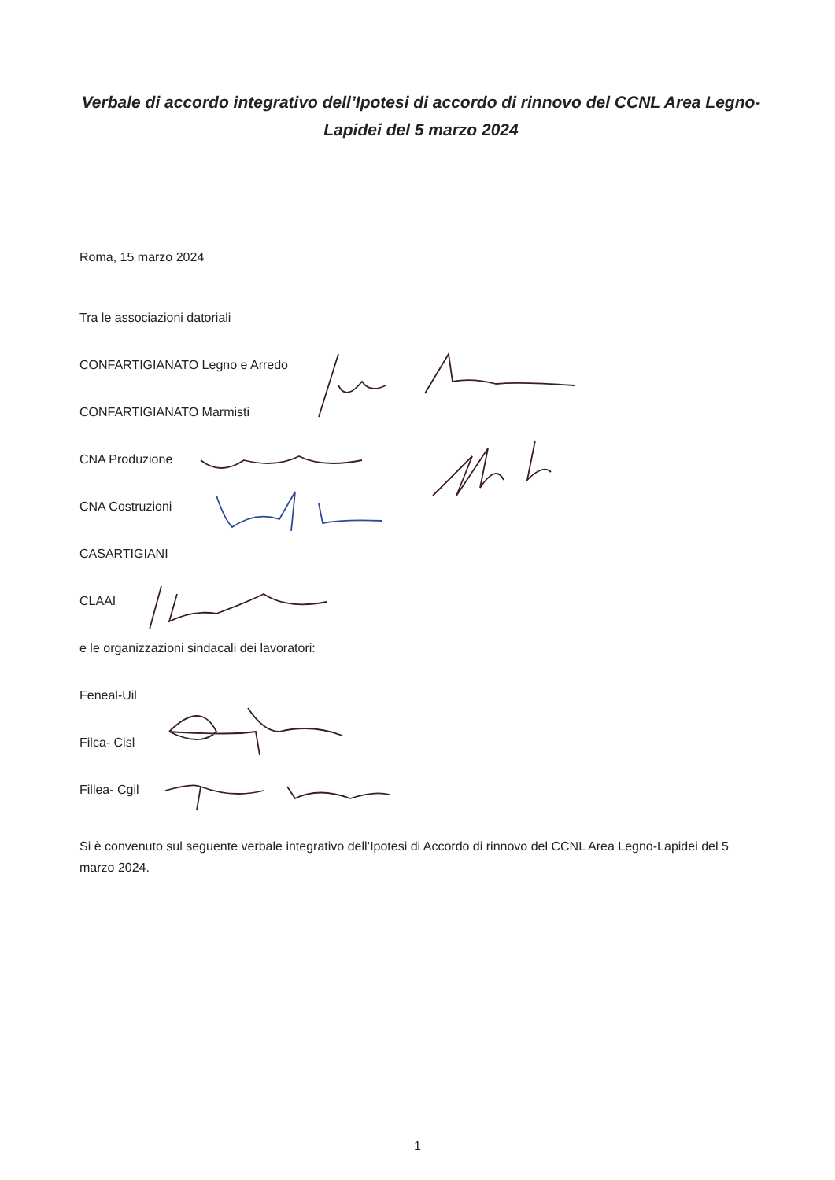Verbale di accordo integrativo dell’Ipotesi di accordo di rinnovo del CCNL Area Legno-Lapidei del 5 marzo 2024
Roma, 15 marzo 2024
Tra le associazioni datoriali
CONFARTIGIANATO Legno e Arredo
CONFARTIGIANATO Marmisti
CNA Produzione
CNA Costruzioni
CASARTIGIANI
CLAAI
e le organizzazioni sindacali dei lavoratori:
Feneal-Uil
Filca- Cisl
Fillea- Cgil
Si è convenuto sul seguente verbale integrativo dell’Ipotesi di Accordo di rinnovo del CCNL Area Legno-Lapidei del 5 marzo 2024.
1